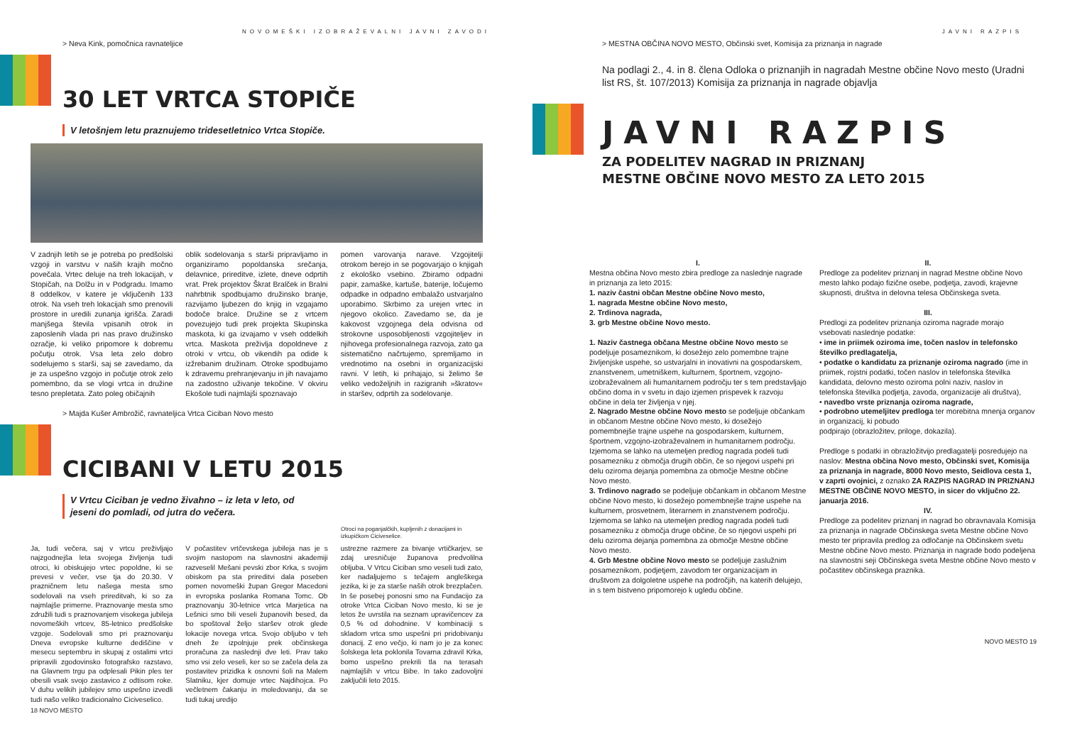NOVOMEŠKI IZOBRAŽEVALNI JAVNI ZAVODI
> Neva Kink, pomočnica ravnateljice
30 LET VRTCA STOPIČE
V letošnjem letu praznujemo tridesetletnico Vrtca Stopiče.
V zadnjih letih se je potreba po predšolski vzgoji in varstvu v naših krajih močno povečala. Vrtec deluje na treh lokacijah, v Stopičah, na Dolžu in v Podgradu. Imamo 8 oddelkov, v katere je vključenih 133 otrok. Na vseh treh lokacijah smo prenovili prostore in uredili zunanja igrišča. Zaradi manjšega števila vpisanih otrok in zaposlenih vlada pri nas pravo družinsko ozračje, ki veliko pripomore k dobremu počutju otrok. Vsa leta zelo dobro sodelujemo s starši, saj se zavedamo, da je za uspešno vzgojo in počutje otrok zelo pomembno, da se vlogi vrtca in družine tesno prepletata. Zato poleg običajnih
oblik sodelovanja s starši pripravljamo in organiziramo popoldanska srečanja, delavnice, prireditve, izlete, dneve odprtih vrat. Prek projektov Škrat Bralček in Bralni nahrbtnik spodbujamo družinsko branje, razvijamo ljubezen do knjig in vzgajamo bodoče bralce. Družine se z vrtcem povezujejo tudi prek projekta Skupinska maskota, ki ga izvajamo v vseh oddelkih vrtca. Maskota preživlja dopoldneve z otroki v vrtcu, ob vikendih pa odide k izžrebanim družinam. Otroke spodbujamo k zdravemu prehranjevanju in jih navajamo na zadostno uživanje tekočine. V okviru Ekošole tudi najmlajši spoznavajo
pomen varovanja narave. Vzgojitelji otrokom berejo in se pogovarjajo o knjigah z ekološko vsebino. Zbiramo odpadni papir, zamaške, kartuše, baterije, ločujemo odpadke in odpadno embalažo ustvarjalno uporabimo. Skrbimo za urejen vrtec in njegovo okolico. Zavedamo se, da je kakovost vzgojnega dela odvisna od strokovne usposobljenosti vzgojiteljev in njihovega profesionalnega razvoja, zato ga sistematično načrtujemo, spremljamo in vrednotimo na osebni in organizacijski ravni. V letih, ki prihajajo, si želimo še veliko vedoželjnih in razigranih »škratov« in staršev, odprtih za sodelovanje.
> Majda Kušer Ambrožič, ravnateljica Vrtca Ciciban Novo mesto
CICIBANI V LETU 2015
V Vrtcu Ciciban je vedno živahno – iz leta v leto, od jeseni do pomladi, od jutra do večera.
Otroci na poganjalčkih, kupljenih z donacijami in izkupičkom Ciciveselice.
Ja, tudi večera, saj v vrtcu preživljajo najzgodnejša leta svojega življenja tudi otroci, ki obiskujejo vrtec popoldne, ki se prevesi v večer, vse tja do 20.30. V prazničnem letu našega mesta smo sodelovali na vseh prireditvah, ki so za najmlajše primerne. Praznovanje mesta smo združili tudi s praznovanjem visokega jubileja novomeških vrtcev, 85-letnico predšolske vzgoje. Sodelovali smo pri praznovanju Dneva evropske kulturne dediščine v mesecu septembru in skupaj z ostalimi vrtci pripravili zgodovinsko fotografsko razstavo, na Glavnem trgu pa odplesali Pikin ples ter obesili vsak svojo zastavico z odtisom roke. V duhu velikih jubilejev smo uspešno izvedli tudi našo veliko tradicionalno Ciciveselico.
V počastitev vrtčevskega jubileja nas je s svojim nastopom na slavnostni akademiji razveselil Mešani pevski zbor Krka, s svojim obiskom pa sta prireditvi dala poseben pomen novomeški župan Gregor Macedoni in evropska poslanka Romana Tomc. Ob praznovanju 30-letnice vrtca Marjetica na Lešnici smo bili veseli županovih besed, da bo spoštoval željo staršev otrok glede lokacije novega vrtca. Svojo obljubo v teh dneh že izpolnjuje prek občinskega proračuna za naslednji dve leti. Prav tako smo vsi zelo veseli, ker so se začela dela za postavitev prizidka k osnovni šoli na Malem Slatniku, kjer domuje vrtec Najdihojca. Po večletnem čakanju in moledovanju, da se tudi tukaj uredijo
ustrezne razmere za bivanje vrtičkarjev, se zdaj uresničuje županova predvolilna obljuba. V Vrtcu Ciciban smo veseli tudi zato, ker nadaljujemo s tečajem angleškega jezika, ki je za starše naših otrok brezplačen. In še posebej ponosni smo na Fundacijo za otroke Vrtca Ciciban Novo mesto, ki se je letos že uvrstila na seznam upravičencev za 0,5 % od dohodnine. V kombinaciji s skladom vrtca smo uspešni pri pridobivanju donacij. Z eno večjo, ki nam jo je za konec šolskega leta poklonila Tovarna zdravil Krka, bomo uspešno prekrili tla na terasah najmlajših v vrtcu Bibe. In tako zadovoljni zaključili leto 2015.
18 NOVO MESTO
JAVNI RAZPIS
> MESTNA OBČINA NOVO MESTO, Občinski svet, Komisija za priznanja in nagrade
Na podlagi 2., 4. in 8. člena Odloka o priznanjih in nagradah Mestne občine Novo mesto (Uradni list RS, št. 107/2013) Komisija za priznanja in nagrade objavlja
JAVNI RAZPIS
ZA PODELITEV NAGRAD IN PRIZNANJ
MESTNE OBČINE NOVO MESTO ZA LETO 2015
I.
Mestna občina Novo mesto zbira predloge za naslednje nagrade in priznanja za leto 2015:
1. naziv častni občan Mestne občine Novo mesto,
1. nagrada Mestne občine Novo mesto,
2. Trdinova nagrada,
3. grb Mestne občine Novo mesto.
1. Naziv častnega občana Mestne občine Novo mesto se podeljuje posameznikom, ki dosežejo zelo pomembne trajne življenjske uspehe, so ustvarjalni in inovativni na gospodarskem, znanstvenem, umetniškem, kulturnem, športnem, vzgojno-izobraževalnem ali humanitarnem področju ter s tem predstavljajo občino doma in v svetu in dajo izjemen prispevek k razvoju občine in dela ter življenja v njej.
2. Nagrado Mestne občine Novo mesto se podeljuje občankam in občanom Mestne občine Novo mesto, ki dosežejo pomembnejše trajne uspehe na gospodarskem, kulturnem, športnem, vzgojno-izobraževalnem in humanitarnem področju.
Izjemoma se lahko na utemeljen predlog nagrada podeli tudi posamezniku z območja drugih občin, če so njegovi uspehi pri delu oziroma dejanja pomembna za območje Mestne občine Novo mesto.
3. Trdinovo nagrado se podeljuje občankam in občanom Mestne občine Novo mesto, ki dosežejo pomembnejše trajne uspehe na kulturnem, prosvetnem, literarnem in znanstvenem področju.
Izjemoma se lahko na utemeljen predlog nagrada podeli tudi posamezniku z območja druge občine, če so njegovi uspehi pri delu oziroma dejanja pomembna za območje Mestne občine Novo mesto.
4. Grb Mestne občine Novo mesto se podeljuje zaslužnim posameznikom, podjetjem, zavodom ter organizacijam in društvom za dolgoletne uspehe na področjih, na katerih delujejo, in s tem bistveno pripomorejo k ugledu občine.
II.
Predloge za podelitev priznanj in nagrad Mestne občine Novo mesto lahko podajo fizične osebe, podjetja, zavodi, krajevne skupnosti, društva in delovna telesa Občinskega sveta.
III.
Predlogi za podelitev priznanja oziroma nagrade morajo vsebovati naslednje podatke:
• ime in priimek oziroma ime, točen naslov in telefonsko številko predlagatelja,
• podatke o kandidatu za priznanje oziroma nagrado (ime in priimek, rojstni podatki, točen naslov in telefonska številka kandidata, delovno mesto oziroma polni naziv, naslov in telefonska številka podjetja, zavoda, organizacije ali društva),
• navedbo vrste priznanja oziroma nagrade,
• podrobno utemeljitev predloga ter morebitna mnenja organov in organizacij, ki pobudo
podpirajo (obrazložitev, priloge, dokazila).
Predloge s podatki in obrazložitvijo predlagatelji posredujejo na naslov: Mestna občina Novo mesto, Občinski svet, Komisija za priznanja in nagrade, 8000 Novo mesto, Seidlova cesta 1, v zaprti ovojnici, z oznako ZA RAZPIS NAGRAD IN PRIZNANJ MESTNE OBČINE NOVO MESTO, in sicer do vključno 22. januarja 2016.
IV.
Predloge za podelitev priznanj in nagrad bo obravnavala Komisija za priznanja in nagrade Občinskega sveta Mestne občine Novo mesto ter pripravila predlog za odločanje na Občinskem svetu Mestne občine Novo mesto. Priznanja in nagrade bodo podeljena na slavnostni seji Občinskega sveta Mestne občine Novo mesto v počastitev občinskega praznika.
NOVO MESTO 19